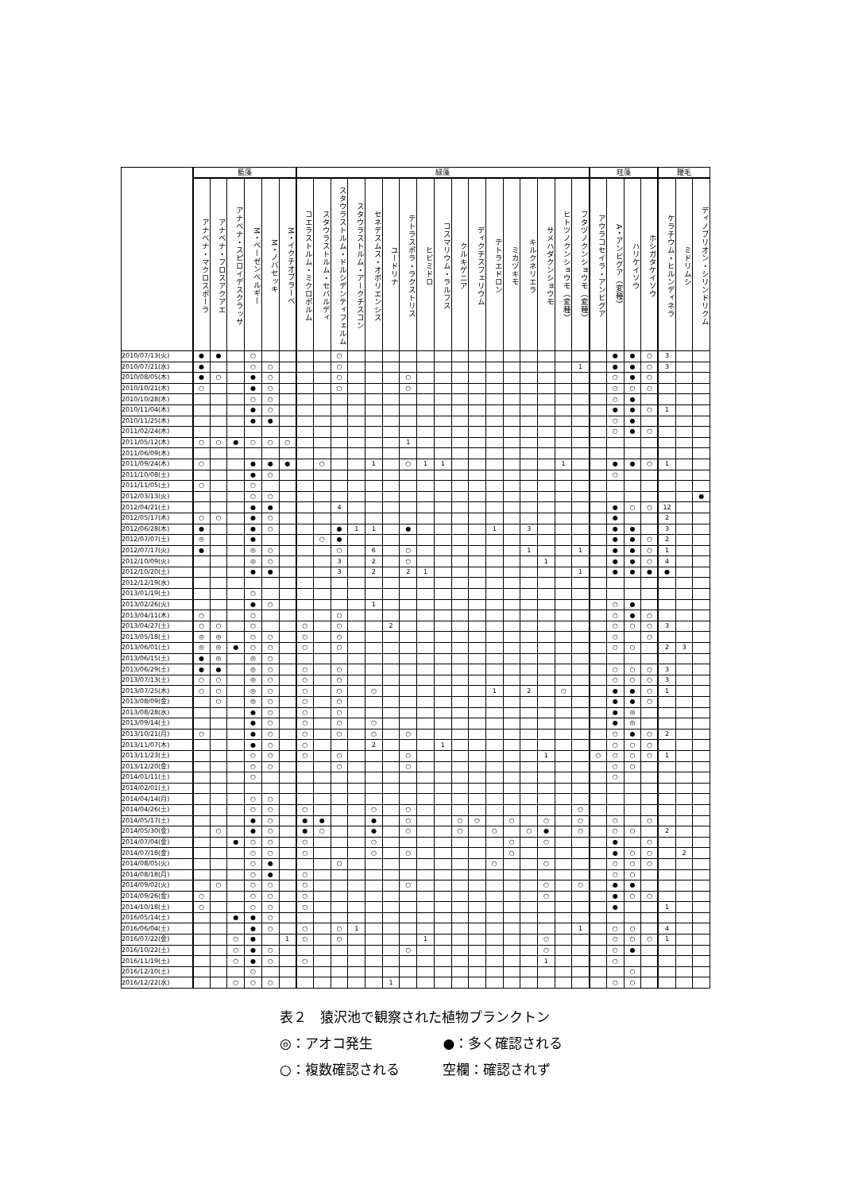| | 藍藻 | | | | | | 緑藻 | | | | | | | | | | | | | | | | | 珪藻 | | | | 鞭毛 | | |
| --- | --- | --- | --- | --- | --- | --- | --- | --- | --- | --- | --- | --- | --- | --- | --- | --- | --- | --- | --- | --- | --- | --- | --- | --- | --- | --- | --- | --- | --- | --- |
| | アナベナ・マクロスポーラ | アナベナ・フロスアクアエ | アナベナ・スピロイデスクラッサ | M・ベーゼンベルギー | M・ノバセッキ | M・イクチオブラーベ | コエラストルム・ミクロポルム | スタウラストルム・セバルディ | スタウラストルム・ドルシデンティフェルム | スタウラストルム・アークチスコン | セネデスムス・オボリエンシス | ユードリナ | テトラスポラ・ラクストリス | ヒビミドロ | コスマリウム・ラルフス | クルキゲニア | ディクチスフェリウム | テトラエドロン | ミカヅキモ | キルクネリエラ | サメハダクンショウモ | ヒトツノクンショウモ（変種） | フタヅノクンショウモ（変種） | アウラコセイラ・アンビグア | A・アンビグア（変種） | ハリケイソウ | ホシガタケイソウ | ケラチウム・ヒルンディネラ | ミドリムシ | ディノブリオン・シリンドリクム |
| 2010/07/13(火) | ● | ● | | ○ | | | | | ○ | | | | | | | | | | | | | | | | ● | ● | ○ | 3 | | |
| 2010/07/21(水) | ● | | | ○ | ○ | | | | ○ | | | | | | | | | | | | | | 1 | | ● | ● | ○ | 3 | | |
| 2010/08/05(木) | ● | ○ | | ● | ○ | | | | ○ | | | | ○ | | | | | | | | | | | | ○ | ● | ○ | | | |
| 2010/10/21(木) | ○ | | | ● | ○ | | | | ○ | | | | ○ | | | | | | | | | | | | ○ | ○ | ○ | | | |
| 2010/10/28(木) | | | | ○ | ○ | | | | | | | | | | | | | | | | | | | | ○ | ● | | | | |
| 2010/11/04(木) | | | | ● | ○ | | | | | | | | | | | | | | | | | | | | ● | ● | ○ | 1 | | |
| 2010/11/25(木) | | | | ● | ● | | | | | | | | | | | | | | | | | | | | ○ | ● | | | | |
| 2011/02/24(木) | | | | | | | | | | | | | | | | | | | | | | | | | ○ | ● | ○ | | | |
| 2011/05/12(木) | ○ | ○ | ● | ○ | ○ | ○ | | | | | | | 1 | | | | | | | | | | | | | | | | | |
| 2011/06/09(木) | | | | | | | | | | | | | | | | | | | | | | | | | | | | | | |
| 2011/09/24(木) | ○ | | | ● | ● | ● | | ○ | | | 1 | | ○ | 1 | 1 | | | | | | | 1 | | | ● | ● | ○ | 1 | | |
| 2011/10/08(土) | | | | ● | ○ | | | | | | | | | | | | | | | | | | | | ○ | | | | | |
| 2011/11/05(土) | ○ | | | ○ | | | | | | | | | | | | | | | | | | | | | | | | | | |
| 2012/03/13(火) | | | | ○ | ○ | | | | | | | | | | | | | | | | | | | | | | | | | ● |
| 2012/04/21(土) | | | | ● | ● | | | | 4 | | | | | | | | | | | | | | | | ● | ○ | ○ | 12 | | |
| 2012/05/17(木) | ○ | ○ | | ● | ○ | | | | | | | | | | | | | | | | | | | | ● | | | 2 | | |
| 2012/06/28(木) | ● | | | ● | ○ | | | | ● | 1 | 1 | | ● | | | | | 1 | | 3 | | | | | ● | ● | | 3 | | |
| 2012/07/07(土) | ◎ | | | ● | | | | ○ | ● | | | | | | | | | | | | | | | | ● | ● | ○ | 2 | | |
| 2012/07/17(火) | ● | | | ◎ | ○ | | | | ○ | | 6 | | ○ | | | | | | | 1 | | | 1 | | ● | ● | ○ | 1 | | |
| 2012/10/09(火) | | | | ◎ | ○ | | | | 3 | | 2 | | ○ | | | | | | | | 1 | | | | ● | ● | ○ | 4 | | |
| 2012/10/20(土) | | | | ● | ● | | | | 3 | | 2 | | 2 | 1 | | | | | | | | | 1 | | ● | ● | ● | ● | | |
| 2012/12/19(水) | | | | | | | | | | | | | | | | | | | | | | | | | | | | | | |
| 2013/01/19(土) | | | | ○ | | | | | | | | | | | | | | | | | | | | | | | | | | |
| 2013/02/26(火) | | | | ● | ○ | | | | | | 1 | | | | | | | | | | | | | | ○ | ● | | | | |
| 2013/04/11(木) | ○ | | | ○ | | | | | ○ | | | | | | | | | | | | | | | | ○ | ● | ○ | | | |
| 2013/04/27(土) | ○ | ○ | | ○ | | | ○ | | ○ | | | 2 | | | | | | | | | | | | | ○ | ○ | ○ | 3 | | |
| 2013/05/18(土) | ◎ | ◎ | | ○ | ○ | | ○ | | ○ | | | | | | | | | | | | | | | | ○ | | ○ | | | |
| 2013/06/01(土) | ◎ | ◎ | ● | ○ | ○ | | ○ | | ○ | | | | | | | | | | | | | | | | ○ | ○ | | 2 | 3 | |
| 2013/06/15(土) | ● | ◎ | | ◎ | ○ | | | | | | | | | | | | | | | | | | | | | | | | | |
| 2013/06/29(土) | ● | ● | | ◎ | ○ | | ○ | | ○ | | | | | | | | | | | | | | | | ○ | ○ | ○ | 3 | | |
| 2013/07/13(土) | ○ | ○ | | ◎ | ○ | | ○ | | ○ | | | | | | | | | | | | | | | | ○ | ○ | ○ | 3 | | |
| 2013/07/25(木) | ○ | ○ | | ◎ | ○ | | ○ | | ○ | | ○ | | | | | | | 1 | | 2 | | ○ | | | ● | ● | ○ | 1 | | |
| 2013/08/09(金) | | ○ | | ◎ | ○ | | ○ | | ○ | | | | | | | | | | | | | | | | ● | ● | ○ | | | |
| 2013/08/28(水) | | | | ● | ○ | | ○ | | ○ | | | | | | | | | | | | | | | | ● | ◎ | | | | |
| 2013/09/14(土) | | | | ● | ○ | | ○ | | ○ | | ○ | | | | | | | | | | | | | | ● | ◎ | | | | |
| 2013/10/21(月) | ○ | | | ● | ○ | | ○ | | ○ | | ○ | | ○ | | | | | | | | | | | | ○ | ● | ○ | 2 | | |
| 2013/11/07(木) | | | | ● | ○ | | ○ | | | | 2 | | | | 1 | | | | | | | | | | ○ | ○ | ○ | | | |
| 2013/11/23(土) | | | | ○ | ○ | | ○ | | ○ | | | | ○ | | | | | | | | 1 | | | ○ | ○ | ○ | ○ | 1 | | |
| 2013/12/20(金) | | | | ○ | ○ | | | | ○ | | | | ○ | | | | | | | | | | | | ○ | ○ | | | | |
| 2014/01/11(土) | | | | ○ | | | | | | | | | | | | | | | | | | | | | ○ | | | | | |
| 2014/02/01(土) | | | | | | | | | | | | | | | | | | | | | | | | | | | | | | |
| 2014/04/14(月) | | | | ○ | ○ | | | | | | | | | | | | | | | | | | | | | | | | | |
| 2014/04/26(土) | | | | ○ | ○ | | ○ | | | | ○ | | ○ | | | | | | | | | | ○ | | | | | | | |
| 2014/05/17(土) | | | | ● | ○ | | ● | ● | | | ● | | ○ | | | ○ | ○ | | ○ | | ○ | | ○ | | ○ | | ○ | | | |
| 2014/05/30(金) | | ○ | | ● | ○ | | ● | ○ | | | ● | | ○ | | | ○ | | ○ | | ○ | ● | | ○ | | ○ | ○ | | 2 | | |
| 2014/07/04(金) | | | ● | ○ | ○ | | ○ | | | | ○ | | | | | | | | ○ | | ○ | | | | ● | | ○ | | | |
| 2014/07/18(金) | | | | ○ | ○ | | ○ | | | | ○ | | ○ | | | | | | ○ | | | | | | ● | ○ | ○ | | 2 | |
| 2014/08/05(火) | | | | ○ | ● | | | | ○ | | | | | | | | | ○ | | | ○ | | | | ○ | ○ | ○ | | | |
| 2014/08/18(月) | | | | ○ | ● | | ○ | | | | | | | | | | | | | | | | | | ○ | ○ | | | | |
| 2014/09/02(火) | | ○ | | ○ | ○ | | ○ | | | | | | ○ | | | | | | | | ○ | | ○ | | ● | ● | | | | |
| 2014/09/26(金) | ○ | | | ○ | ○ | | ○ | | | | | | | | | | | | | | ○ | | | | ● | ○ | ○ | | | |
| 2014/10/18(土) | ○ | | | ○ | ○ | | ○ | | | | | | | | | | | | | | | | | | ● | | | 1 | | |
| 2016/05/14(土) | | | ● | ● | ○ | | | | | | | | | | | | | | | | | | | | | | | | | |
| 2016/06/04(土) | | | | ● | ○ | | ○ | | ○ | 1 | | | | | | | | | | | | | 1 | | ○ | ○ | | 4 | | |
| 2016/07/22(金) | | | ○ | ● | | 1 | ○ | | ○ | | | | | 1 | | | | | | | ○ | | | | ○ | ○ | ○ | 1 | | |
| 2016/10/22(土) | | | ○ | ● | ○ | | | | | | | | ○ | | | | | | | | ○ | | | | ○ | ● | | | | |
| 2016/11/19(土) | | | ○ | ● | ○ | | ○ | | | | | | | | | | | | | | 1 | | | | ○ | | | | | |
| 2016/12/10(土) | | | | ○ | | | | | | | | | | | | | | | | | | | | | | ○ | | | | |
| 2016/12/22(水) | | | ○ | ○ | ○ | | | | | | | 1 | | | | | | | | | | | | | ○ | ○ | | | | |
表２　猿沢池で観察された植物プランクトン
◎：アオコ発生 ●：多く確認される
○：複数確認される 空欄：確認されず